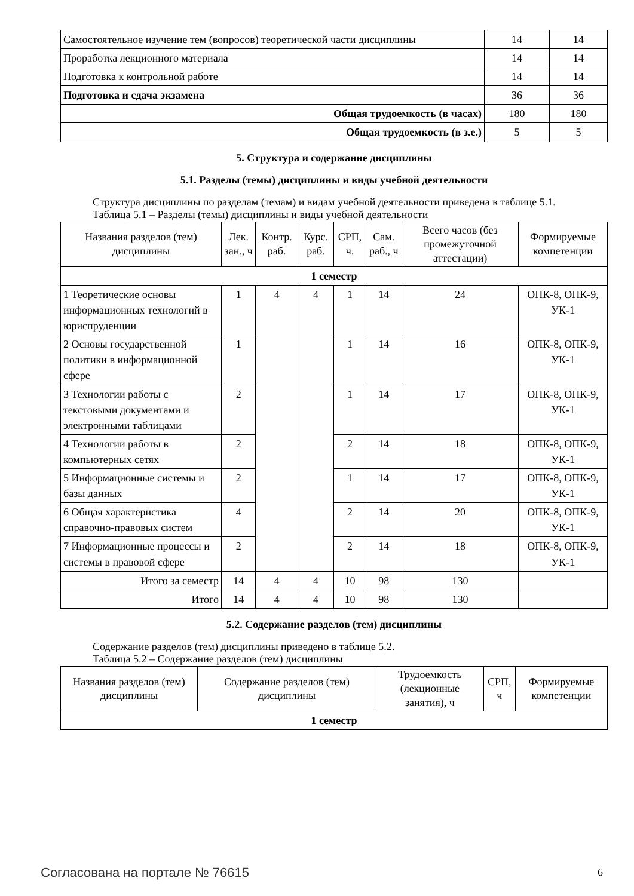| Самостоятельное изучение тем (вопросов) теоретической части дисциплины | 14 | 14 |
| Проработка лекционного материала | 14 | 14 |
| Подготовка к контрольной работе | 14 | 14 |
| Подготовка и сдача экзамена | 36 | 36 |
| Общая трудоемкость (в часах) | 180 | 180 |
| Общая трудоемкость (в з.е.) | 5 | 5 |
5. Структура и содержание дисциплины
5.1. Разделы (темы) дисциплины и виды учебной деятельности
Структура дисциплины по разделам (темам) и видам учебной деятельности приведена в таблице 5.1.
Таблица 5.1 – Разделы (темы) дисциплины и виды учебной деятельности
| Названия разделов (тем) дисциплины | Лек. зан., ч | Контр. раб. | Курс. раб. | СРП, ч. | Сам. раб., ч | Всего часов (без промежуточной аттестации) | Формируемые компетенции |
| --- | --- | --- | --- | --- | --- | --- | --- |
| 1 семестр | | | | | | | |
| 1 Теоретические основы информационных технологий в юриспруденции | 1 | 4 | 4 | 1 | 14 | 24 | ОПК-8, ОПК-9, УК-1 |
| 2 Основы государственной политики в информационной сфере | 1 | | | 1 | 14 | 16 | ОПК-8, ОПК-9, УК-1 |
| 3 Технологии работы с текстовыми документами и электронными таблицами | 2 | | | 1 | 14 | 17 | ОПК-8, ОПК-9, УК-1 |
| 4 Технологии работы в компьютерных сетях | 2 | | | 2 | 14 | 18 | ОПК-8, ОПК-9, УК-1 |
| 5 Информационные системы и базы данных | 2 | | | 1 | 14 | 17 | ОПК-8, ОПК-9, УК-1 |
| 6 Общая характеристика справочно-правовых систем | 4 | | | 2 | 14 | 20 | ОПК-8, ОПК-9, УК-1 |
| 7 Информационные процессы и системы в правовой сфере | 2 | | | 2 | 14 | 18 | ОПК-8, ОПК-9, УК-1 |
| Итого за семестр | 14 | 4 | 4 | 10 | 98 | 130 | |
| Итого | 14 | 4 | 4 | 10 | 98 | 130 | |
5.2. Содержание разделов (тем) дисциплины
Содержание разделов (тем) дисциплины приведено в таблице 5.2.
Таблица 5.2 – Содержание разделов (тем) дисциплины
| Названия разделов (тем) дисциплины | Содержание разделов (тем) дисциплины | Трудоемкость (лекционные занятия), ч | СРП, ч | Формируемые компетенции |
| --- | --- | --- | --- | --- |
| 1 семестр | | | | |
Согласована на портале № 76615 6